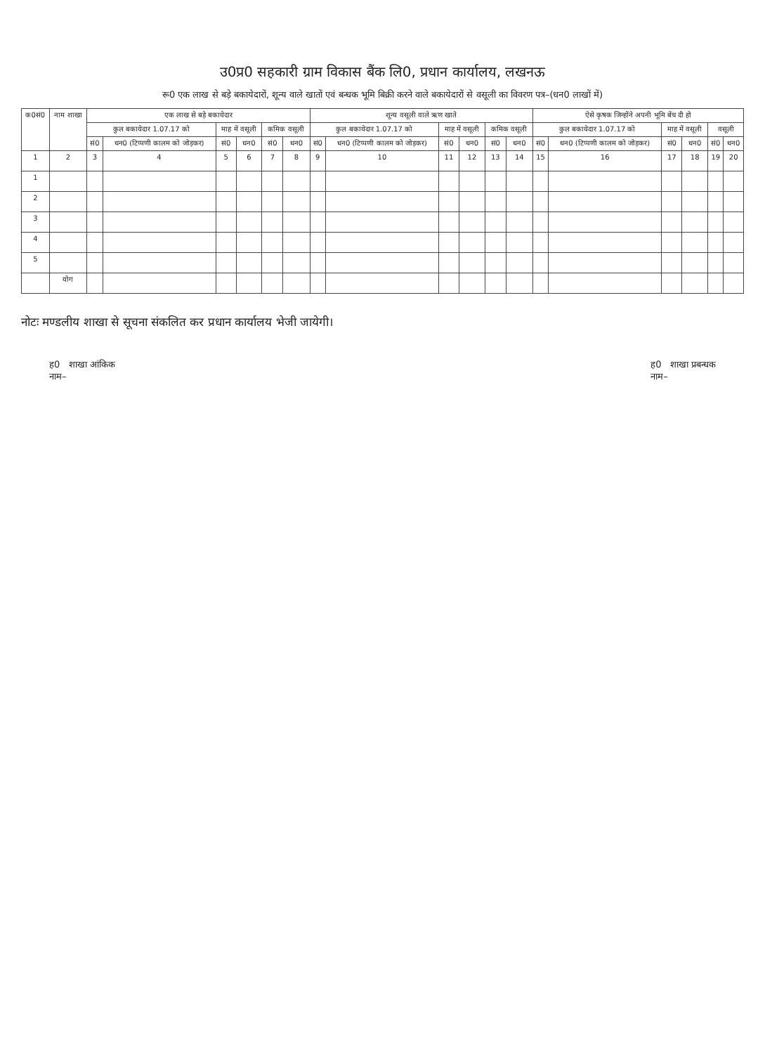उ0प्र0 सहकारी ग्राम विकास बैंक लि0, प्रधान कार्यालय, लखनऊ
रू0 एक लाख से बड़े बकायेदारों, शून्य वाले खातों एवं बन्धक भूमि बिक्री करने वाले बकायेदारों से वसूली का विवरण पत्र–(धन0 लाखों में)
| क0सं0 | नाम शाखा | एक लाख से बड़े बकायेदार | | | | | | शून्य वसूली वाले ऋण खाते | | | | | | ऐसे कृषक जिन्होंने अपनी भूमि बेंच दी हो | | | | | |
| --- | --- | --- | --- | --- | --- | --- | --- | --- | --- | --- | --- | --- | --- | --- | --- | --- | --- | --- | --- |
| | | कुल बकायेदार 1.07.17 को | | माह में वसूली | | कमिक वसूली | | कुल बकायेदार 1.07.17 को | | माह में वसूली | | कमिक वसूली | | कुल बकायेदार 1.07.17 को | | माह में वसूली | | वसूली | |
| | | सं0 | धन0 (टिप्पणी कालम को जोड़कर) | सं0 | धन0 | सं0 | धन0 | सं0 | धन0 (टिप्पणी कालम को जोड़कर) | सं0 | धन0 | सं0 | धन0 | सं0 | धन0 (टिप्पणी कालम को जोड़कर) | सं0 | धन0 | सं0 | धन0 |
| 1 | 2 | 3 | 4 | 5 | 6 | 7 | 8 | 9 | 10 | 11 | 12 | 13 | 14 | 15 | 16 | 17 | 18 | 19 | 20 |
| 1 | | | | | | | | | | | | | | | | | | | |
| 2 | | | | | | | | | | | | | | | | | | | |
| 3 | | | | | | | | | | | | | | | | | | | |
| 4 | | | | | | | | | | | | | | | | | | | |
| 5 | | | | | | | | | | | | | | | | | | | |
| | योग | | | | | | | | | | | | | | | | | | |
नोटः मण्डलीय शाखा से सूचना संकलित कर प्रधान कार्यालय भेजी जायेगी।
ह0 शाखा आंकिक
नाम–
ह0 शाखा प्रबन्धक
नाम–